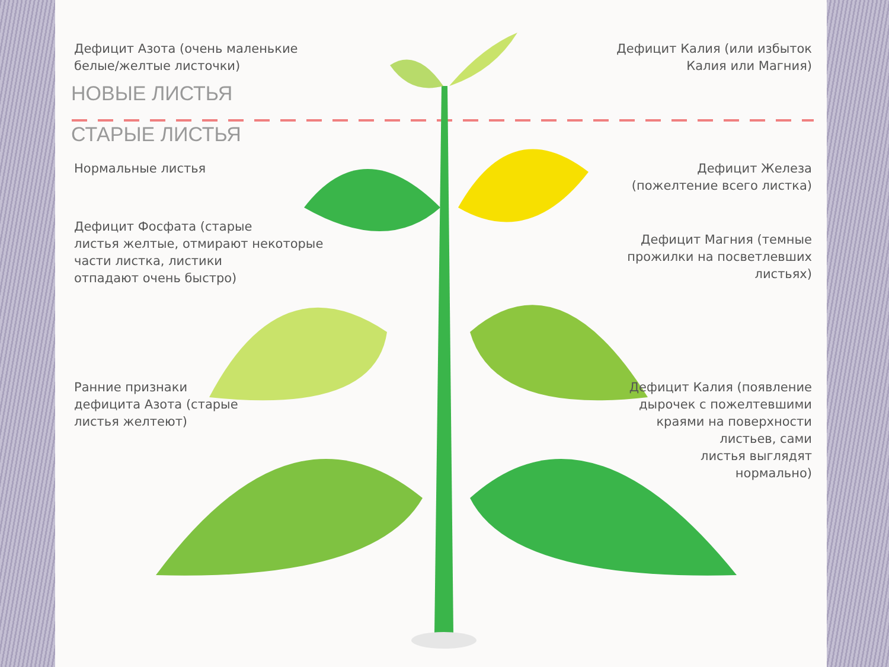Дефицит Азота (очень маленькие
белые/желтые листочки)
Дефицит Калия (или избыток
Калия или Магния)
НОВЫЕ ЛИСТЬЯ
СТАРЫЕ ЛИСТЬЯ
Нормальные листья Дефицит Железа
(пожелтение всего листка)
Дефицит Фосфата (старые
листья желтые, отмирают некоторые
части листка, листики
отпадают очень быстро)
Дефицит Магния (темные
прожилки на посветлевших
листьях)
Ранние признаки
дефицита Азота (старые
листья желтеют)
Дефицит Калия (появление
дырочек с пожелтевшими
краями на поверхности
листьев, сами
листья выглядят
нормально)